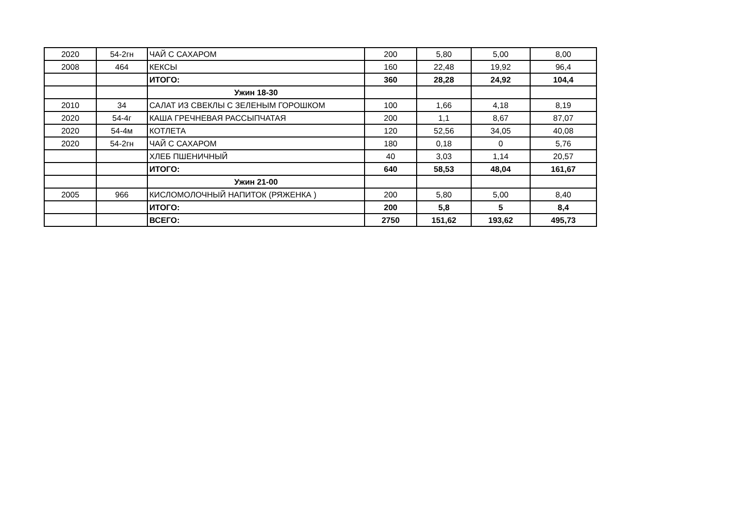| 2020 | 54-2гн | ЧАЙ С САХАРОМ | 200 | 5,80 | 5,00 | 8,00 |
| 2008 | 464 | КЕКСЫ | 160 | 22,48 | 19,92 | 96,4 |
| | | ИТОГО: | 360 | 28,28 | 24,92 | 104,4 |
| | | Ужин 18-30 | | | | |
| 2010 | 34 | САЛАТ ИЗ СВЕКЛЫ С ЗЕЛЕНЫМ ГОРОШКОМ | 100 | 1,66 | 4,18 | 8,19 |
| 2020 | 54-4г | КАША ГРЕЧНЕВАЯ РАССЫПЧАТАЯ | 200 | 1,1 | 8,67 | 87,07 |
| 2020 | 54-4м | КОТЛЕТА | 120 | 52,56 | 34,05 | 40,08 |
| 2020 | 54-2гн | ЧАЙ С САХАРОМ | 180 | 0,18 | 0 | 5,76 |
| | | ХЛЕБ ПШЕНИЧНЫЙ | 40 | 3,03 | 1,14 | 20,57 |
| | | ИТОГО: | 640 | 58,53 | 48,04 | 161,67 |
| | | Ужин 21-00 | | | | |
| 2005 | 966 | КИСЛОМОЛОЧНЫЙ НАПИТОК (РЯЖЕНКА ) | 200 | 5,80 | 5,00 | 8,40 |
| | | ИТОГО: | 200 | 5,8 | 5 | 8,4 |
| | | ВСЕГО: | 2750 | 151,62 | 193,62 | 495,73 |